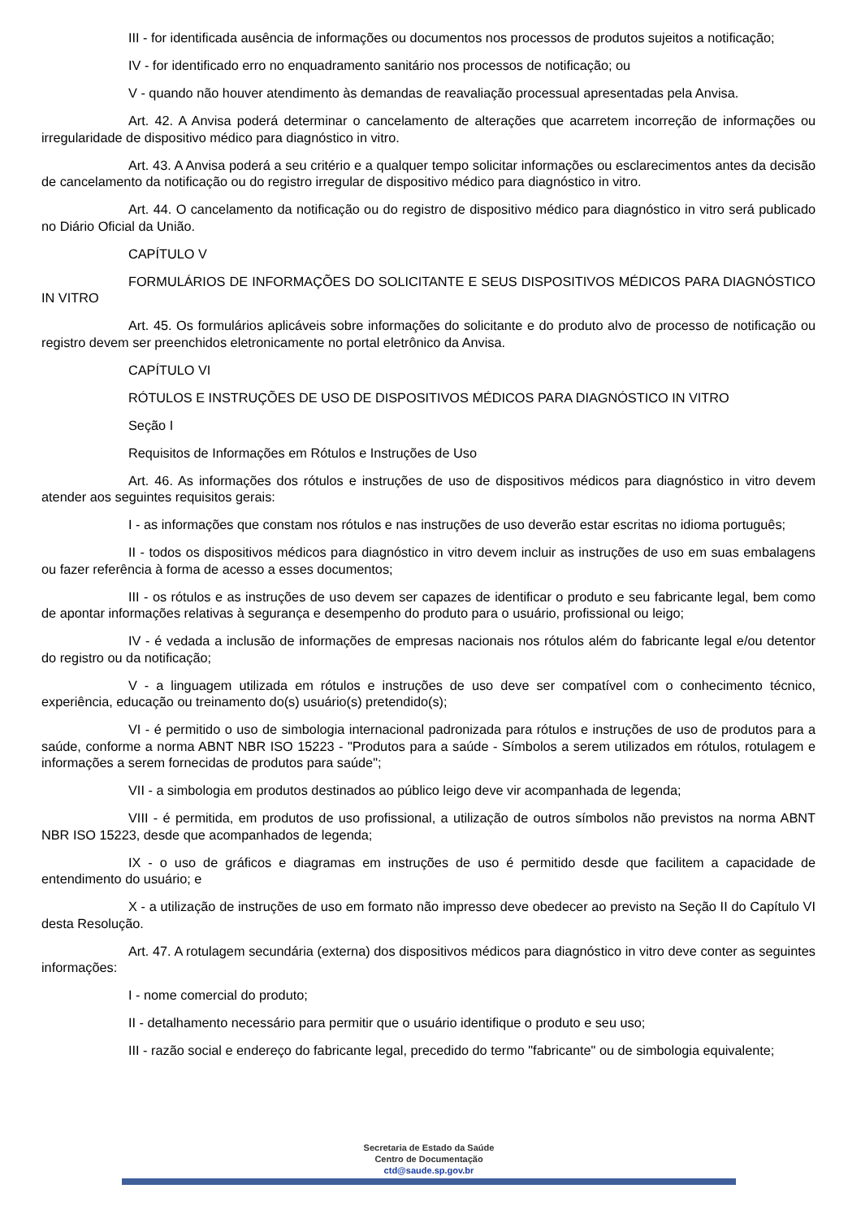III - for identificada ausência de informações ou documentos nos processos de produtos sujeitos a notificação;
IV - for identificado erro no enquadramento sanitário nos processos de notificação; ou
V - quando não houver atendimento às demandas de reavaliação processual apresentadas pela Anvisa.
Art. 42. A Anvisa poderá determinar o cancelamento de alterações que acarretem incorreção de informações ou irregularidade de dispositivo médico para diagnóstico in vitro.
Art. 43. A Anvisa poderá a seu critério e a qualquer tempo solicitar informações ou esclarecimentos antes da decisão de cancelamento da notificação ou do registro irregular de dispositivo médico para diagnóstico in vitro.
Art. 44. O cancelamento da notificação ou do registro de dispositivo médico para diagnóstico in vitro será publicado no Diário Oficial da União.
CAPÍTULO V
FORMULÁRIOS DE INFORMAÇÕES DO SOLICITANTE E SEUS DISPOSITIVOS MÉDICOS PARA DIAGNÓSTICO IN VITRO
Art. 45. Os formulários aplicáveis sobre informações do solicitante e do produto alvo de processo de notificação ou registro devem ser preenchidos eletronicamente no portal eletrônico da Anvisa.
CAPÍTULO VI
RÓTULOS E INSTRUÇÕES DE USO DE DISPOSITIVOS MÉDICOS PARA DIAGNÓSTICO IN VITRO
Seção I
Requisitos de Informações em Rótulos e Instruções de Uso
Art. 46. As informações dos rótulos e instruções de uso de dispositivos médicos para diagnóstico in vitro devem atender aos seguintes requisitos gerais:
I - as informações que constam nos rótulos e nas instruções de uso deverão estar escritas no idioma português;
II - todos os dispositivos médicos para diagnóstico in vitro devem incluir as instruções de uso em suas embalagens ou fazer referência à forma de acesso a esses documentos;
III - os rótulos e as instruções de uso devem ser capazes de identificar o produto e seu fabricante legal, bem como de apontar informações relativas à segurança e desempenho do produto para o usuário, profissional ou leigo;
IV - é vedada a inclusão de informações de empresas nacionais nos rótulos além do fabricante legal e/ou detentor do registro ou da notificação;
V - a linguagem utilizada em rótulos e instruções de uso deve ser compatível com o conhecimento técnico, experiência, educação ou treinamento do(s) usuário(s) pretendido(s);
VI - é permitido o uso de simbologia internacional padronizada para rótulos e instruções de uso de produtos para a saúde, conforme a norma ABNT NBR ISO 15223 - "Produtos para a saúde - Símbolos a serem utilizados em rótulos, rotulagem e informações a serem fornecidas de produtos para saúde";
VII - a simbologia em produtos destinados ao público leigo deve vir acompanhada de legenda;
VIII - é permitida, em produtos de uso profissional, a utilização de outros símbolos não previstos na norma ABNT NBR ISO 15223, desde que acompanhados de legenda;
IX - o uso de gráficos e diagramas em instruções de uso é permitido desde que facilitem a capacidade de entendimento do usuário; e
X - a utilização de instruções de uso em formato não impresso deve obedecer ao previsto na Seção II do Capítulo VI desta Resolução.
Art. 47. A rotulagem secundária (externa) dos dispositivos médicos para diagnóstico in vitro deve conter as seguintes informações:
I - nome comercial do produto;
II - detalhamento necessário para permitir que o usuário identifique o produto e seu uso;
III - razão social e endereço do fabricante legal, precedido do termo "fabricante" ou de simbologia equivalente;
Secretaria de Estado da Saúde
Centro de Documentação
ctd@saude.sp.gov.br